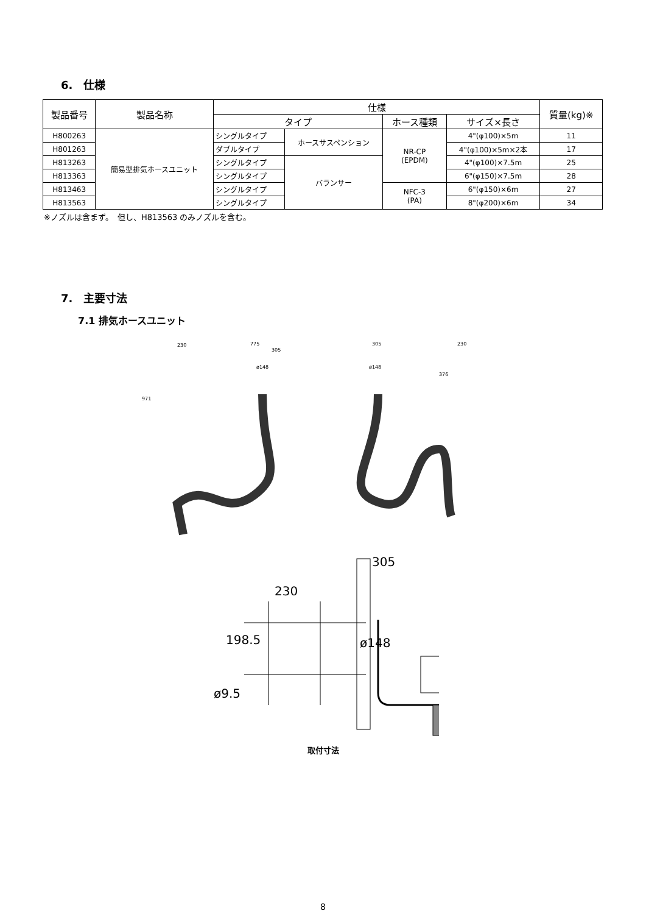6.　仕様
| 製品番号 | 製品名称 | 仕様 | | | | 質量(kg)※ |
| --- | --- | --- | --- | --- | --- | --- |
| | | タイプ | | ホース種類 | サイズ×長さ | |
| H800263 | 簡易型排気ホースユニット | シングルタイプ | ホースサスペンション | NR-CP (EPDM) | 4"(φ100)×5m | 11 |
| H801263 | | ダブルタイプ | | | 4"(φ100)×5m×2本 | 17 |
| H813263 | | シングルタイプ | バランサー | | 4"(φ100)×7.5m | 25 |
| H813363 | | シングルタイプ | | | 6"(φ150)×7.5m | 28 |
| H813463 | | シングルタイプ | | NFC-3 (PA) | 6"(φ150)×6m | 27 |
| H813563 | | シングルタイプ | | | 8"(φ200)×6m | 34 |
※ノズルは含まず。　但し、H813563 のみノズルを含む。
7.　主要寸法
7.1 排気ホースユニット
230
775
305
971
ø148
305
ø148
230
376
305
230
198.5
ø148
ø9.5
取付寸法
8